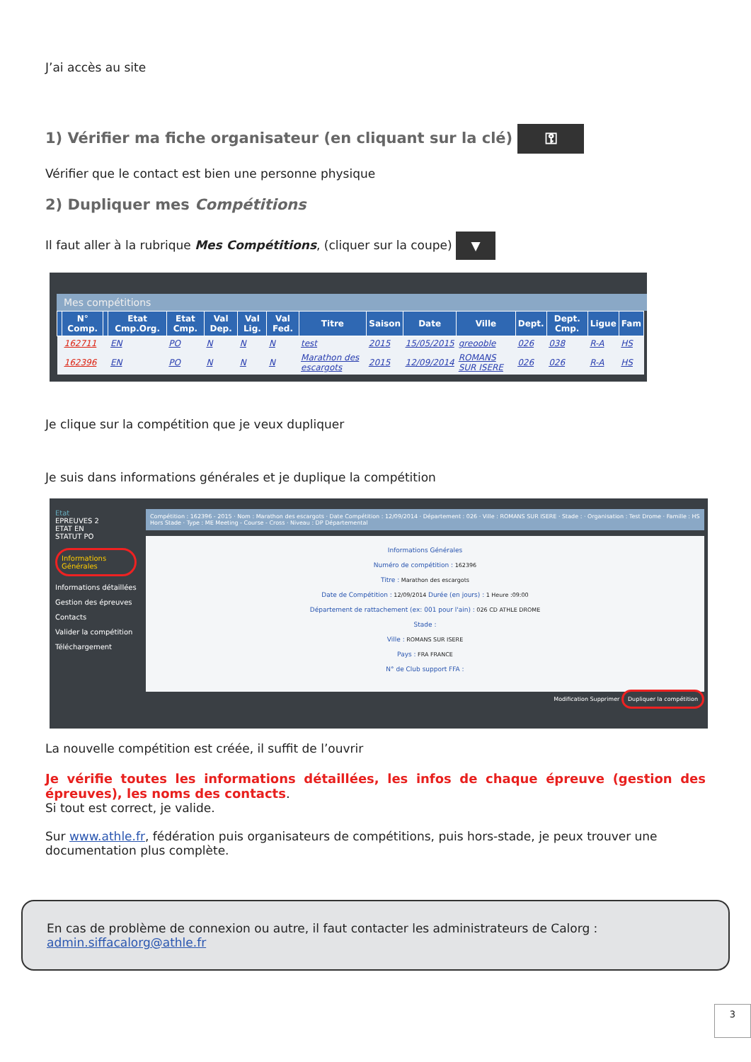J’ai accès au site
1) Vérifier ma fiche organisateur (en cliquant sur la clé) ⚿
Vérifier que le contact est bien une personne physique
2) Dupliquer mes Compétitions
Il faut aller à la rubrique Mes Compétitions, (cliquer sur la coupe) ▼
Mes compétitions
| | N° Comp. | | Etat Cmp.Org. | Etat Cmp. | Val Dep. | Val Lig. | Val Fed. | Titre | Saison | Date | Ville | Dept. | Dept. Cmp. | Ligue | Fam |
| --- | --- | --- | --- | --- | --- | --- | --- | --- | --- | --- | --- | --- | --- | --- | --- |
| | 162711 | | EN | PO | N | N | N | test | 2015 | 15/05/2015 | greooble | 026 | 038 | R-A | HS |
| | 162396 | | EN | PO | N | N | N | Marathon des escargots | 2015 | 12/09/2014 | ROMANS SUR ISERE | 026 | 026 | R-A | HS |
Je clique sur la compétition que je veux dupliquer
Je suis dans informations générales et je duplique la compétition
Etat
EPREUVES 2
ETAT EN
STATUT PO
Informations Générales
Informations détaillées
Gestion des épreuves
Contacts
Valider la compétition
Téléchargement
Compétition : 162396 - 2015 · Nom : Marathon des escargots · Date Compétition : 12/09/2014 · Département : 026 · Ville : ROMANS SUR ISERE · Stade : · Organisation : Test Drome · Famille : HS Hors Stade · Type : ME Meeting - Course - Cross · Niveau : DP Départemental
Informations Générales
Numéro de compétition : 162396
Titre : Marathon des escargots
Date de Compétition : 12/09/2014 Durée (en jours) : 1 Heure :09:00
Département de rattachement (ex: 001 pour l'ain) : 026 CD ATHLE DROME
Stade :
Ville : ROMANS SUR ISERE
Pays : FRA FRANCE
N° de Club support FFA :
Modification Supprimer Dupliquer la compétition
La nouvelle compétition est créée, il suffit de l’ouvrir
Je vérifie toutes les informations détaillées, les infos de chaque épreuve (gestion des épreuves), les noms des contacts.
Si tout est correct, je valide.
Sur www.athle.fr, fédération puis organisateurs de compétitions, puis hors-stade, je peux trouver une documentation plus complète.
En cas de problème de connexion ou autre, il faut contacter les administrateurs de Calorg :
admin.siffacalorg@athle.fr
3